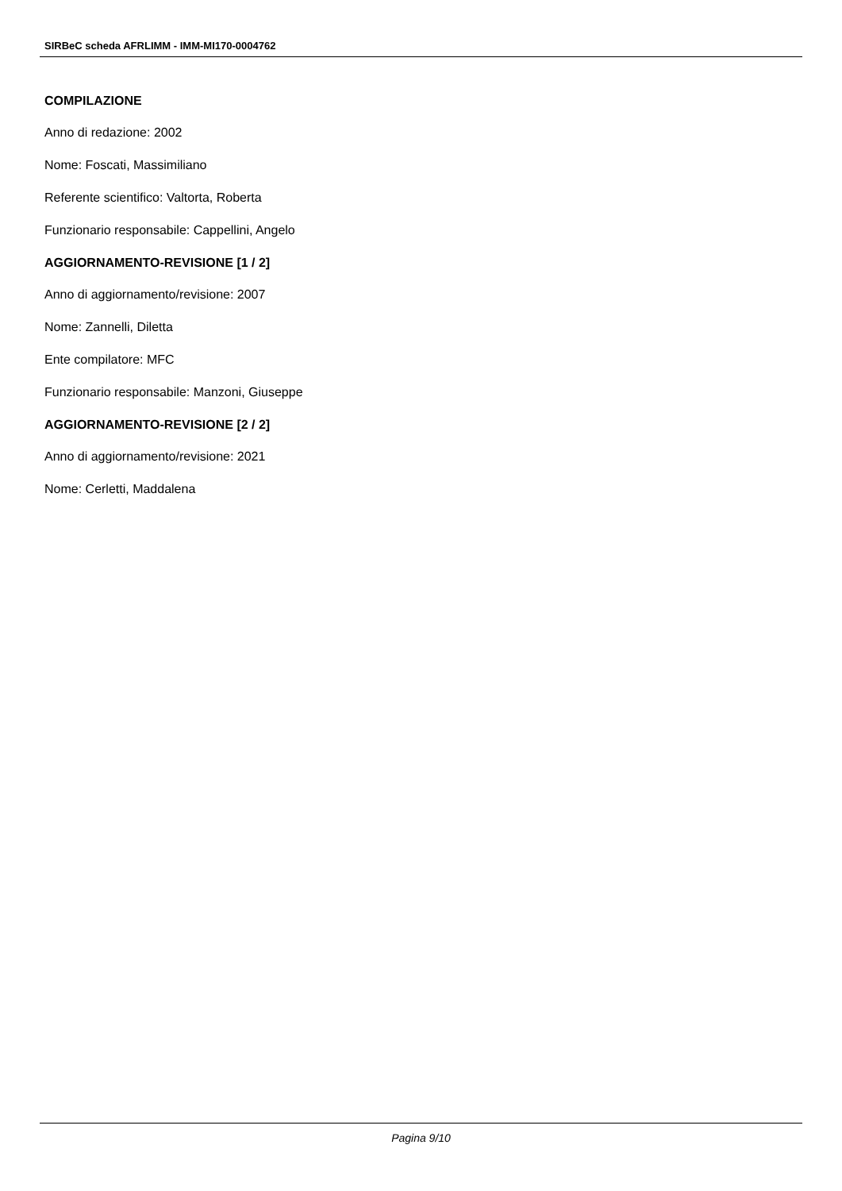SIRBeC scheda AFRLIMM - IMM-MI170-0004762
COMPILAZIONE
Anno di redazione: 2002
Nome: Foscati, Massimiliano
Referente scientifico: Valtorta, Roberta
Funzionario responsabile: Cappellini, Angelo
AGGIORNAMENTO-REVISIONE [1 / 2]
Anno di aggiornamento/revisione: 2007
Nome: Zannelli, Diletta
Ente compilatore: MFC
Funzionario responsabile: Manzoni, Giuseppe
AGGIORNAMENTO-REVISIONE [2 / 2]
Anno di aggiornamento/revisione: 2021
Nome: Cerletti, Maddalena
Pagina 9/10